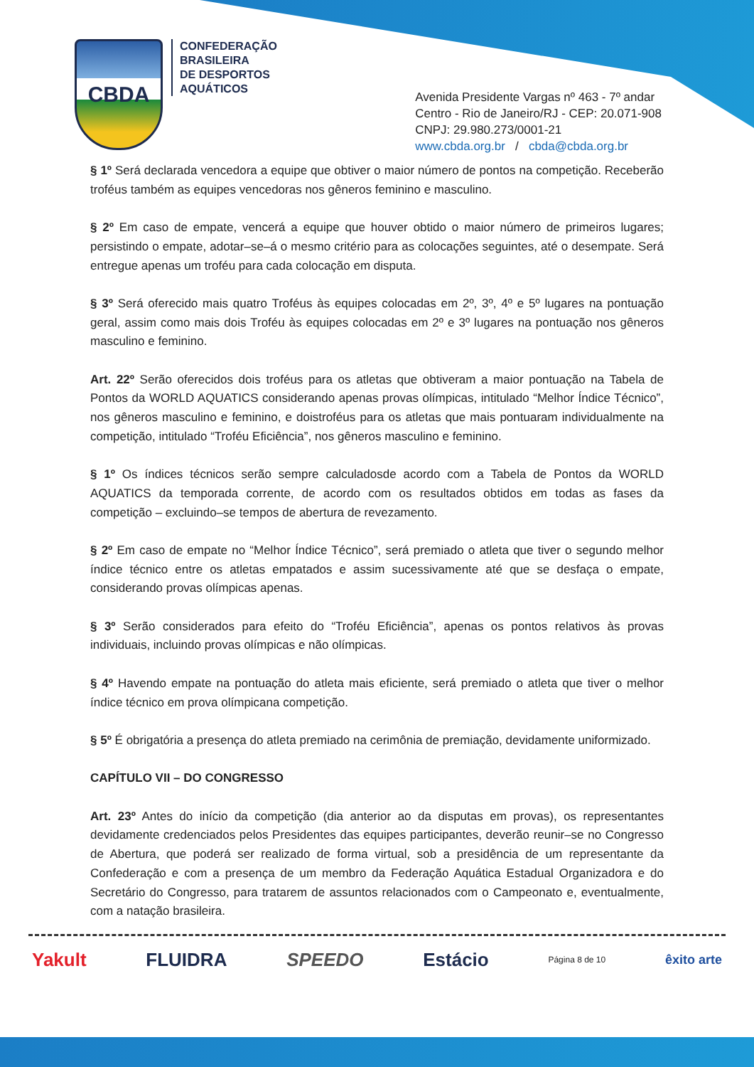CBDA
CONFEDERAÇÃO
BRASILEIRA
DE DESPORTOS
AQUÁTICOS
Avenida Presidente Vargas nº 463 - 7º andar
Centro - Rio de Janeiro/RJ - CEP: 20.071-908
CNPJ: 29.980.273/0001-21
www.cbda.org.br / cbda@cbda.org.br
§ 1º Será declarada vencedora a equipe que obtiver o maior número de pontos na competição. Receberão troféus também as equipes vencedoras nos gêneros feminino e masculino.
§ 2º Em caso de empate, vencerá a equipe que houver obtido o maior número de primeiros lugares; persistindo o empate, adotar–se–á o mesmo critério para as colocações seguintes, até o desempate. Será entregue apenas um troféu para cada colocação em disputa.
§ 3º Será oferecido mais quatro Troféus às equipes colocadas em 2º, 3º, 4º e 5º lugares na pontuação geral, assim como mais dois Troféu às equipes colocadas em 2º e 3º lugares na pontuação nos gêneros masculino e feminino.
Art. 22º Serão oferecidos dois troféus para os atletas que obtiveram a maior pontuação na Tabela de Pontos da WORLD AQUATICS considerando apenas provas olímpicas, intitulado “Melhor Índice Técnico”, nos gêneros masculino e feminino, e doistroféus para os atletas que mais pontuaram individualmente na competição, intitulado “Troféu Eficiência”, nos gêneros masculino e feminino.
§ 1º Os índices técnicos serão sempre calculadosde acordo com a Tabela de Pontos da WORLD AQUATICS da temporada corrente, de acordo com os resultados obtidos em todas as fases da competição – excluindo–se tempos de abertura de revezamento.
§ 2º Em caso de empate no “Melhor Índice Técnico”, será premiado o atleta que tiver o segundo melhor índice técnico entre os atletas empatados e assim sucessivamente até que se desfaça o empate, considerando provas olímpicas apenas.
§ 3º Serão considerados para efeito do “Troféu Eficiência”, apenas os pontos relativos às provas individuais, incluindo provas olímpicas e não olímpicas.
§ 4º Havendo empate na pontuação do atleta mais eficiente, será premiado o atleta que tiver o melhor índice técnico em prova olímpicana competição.
§ 5º É obrigatória a presença do atleta premiado na cerimônia de premiação, devidamente uniformizado.
CAPÍTULO VII – DO CONGRESSO
Art. 23º Antes do início da competição (dia anterior ao da disputas em provas), os representantes devidamente credenciados pelos Presidentes das equipes participantes, deverão reunir–se no Congresso de Abertura, que poderá ser realizado de forma virtual, sob a presidência de um representante da Confederação e com a presença de um membro da Federação Aquática Estadual Organizadora e do Secretário do Congresso, para tratarem de assuntos relacionados com o Campeonato e, eventualmente, com a natação brasileira.
Yakult FLUIDRA SPEEDO Estácio Página 8 de 10 êxito arte